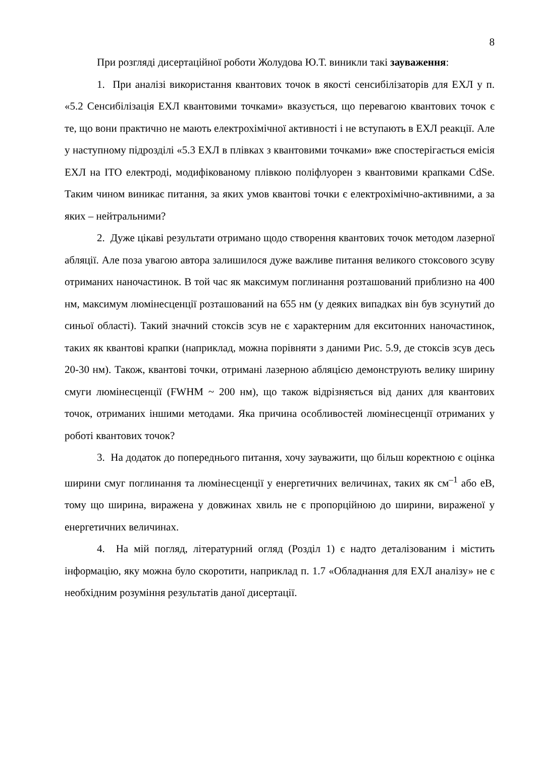8
При розгляді дисертаційної роботи Жолудова Ю.Т. виникли такі зауваження:
1. При аналізі використання квантових точок в якості сенсибілізаторів для ЕХЛ у п. «5.2 Сенсибілізація ЕХЛ квантовими точками» вказується, що перевагою квантових точок є те, що вони практично не мають електрохімічної активності і не вступають в ЕХЛ реакції. Але у наступному підрозділі «5.3 ЕХЛ в плівках з квантовими точками» вже спостерігається емісія ЕХЛ на ITO електроді, модифікованому плівкою поліфлуорен з квантовими крапками CdSe. Таким чином виникає питання, за яких умов квантові точки є електрохімічно-активними, а за яких – нейтральними?
2. Дуже цікаві результати отримано щодо створення квантових точок методом лазерної абляції. Але поза увагою автора залишилося дуже важливе питання великого стоксового зсуву отриманих наночастинок. В той час як максимум поглинання розташований приблизно на 400 нм, максимум люмінесценції розташований на 655 нм (у деяких випадках він був зсунутий до синьої області). Такий значний стоксів зсув не є характерним для екситонних наночастинок, таких як квантові крапки (наприклад, можна порівняти з даними Рис. 5.9, де стоксів зсув десь 20-30 нм). Також, квантові точки, отримані лазерною абляцією демонструють велику ширину смуги люмінесценції (FWHM ~ 200 нм), що також відрізняється від даних для квантових точок, отриманих іншими методами. Яка причина особливостей люмінесценції отриманих у роботі квантових точок?
3. На додаток до попереднього питання, хочу зауважити, що більш коректною є оцінка ширини смуг поглинання та люмінесценції у енергетичних величинах, таких як см<sup>–1</sup> або еВ, тому що ширина, виражена у довжинах хвиль не є пропорційною до ширини, вираженої у енергетичних величинах.
4. На мій погляд, літературний огляд (Розділ 1) є надто деталізованим і містить інформацію, яку можна було скоротити, наприклад п. 1.7 «Обладнання для ЕХЛ аналізу» не є необхідним розуміння результатів даної дисертації.